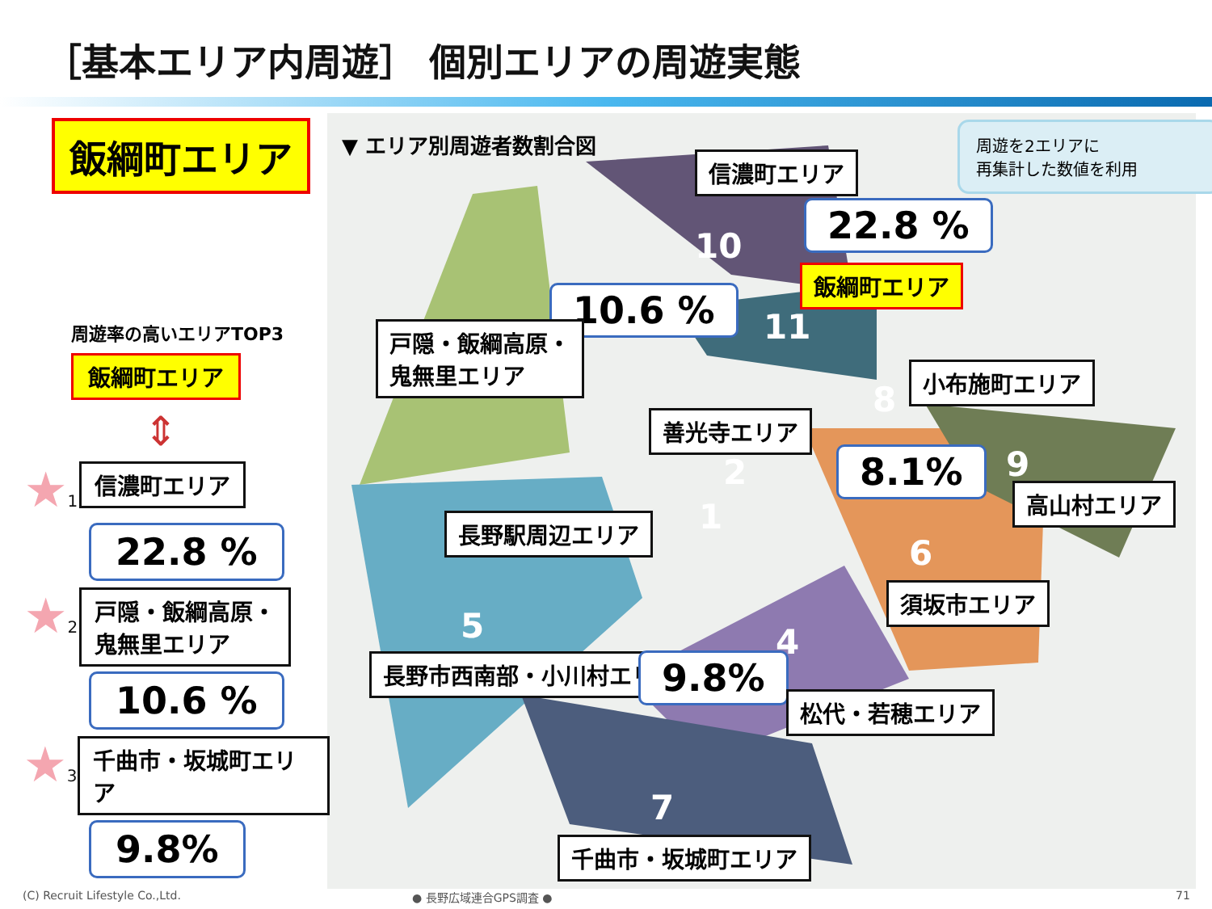［基本エリア内周遊］ 個別エリアの周遊実態
▼ エリア別周遊者数割合図
信濃町エリア
10
22.8 %
飯綱町エリア
10.6 %
11
戸隠・飯綱高原・
鬼無里エリア
3 小布施町エリア
8
善光寺エリア
2 8.1% 9
高山村エリア
長野駅周辺エリア 1
6
須坂市エリア
5 4
長野市西南部・小川村エリア 9.8%
松代・若穂エリア
7
千曲市・坂城町エリア
周遊を2エリアに
再集計した数値を利用
飯綱町エリア
周遊率の高いエリアTOP3
飯綱町エリア
⇕
★1
信濃町エリア
22.8 %
★2
戸隠・飯綱高原・
鬼無里エリア
10.6 %
★3
千曲市・坂城町エリア
9.8%
(C) Recruit Lifestyle Co.,Ltd. ● 長野広域連合GPS調査 ● 71